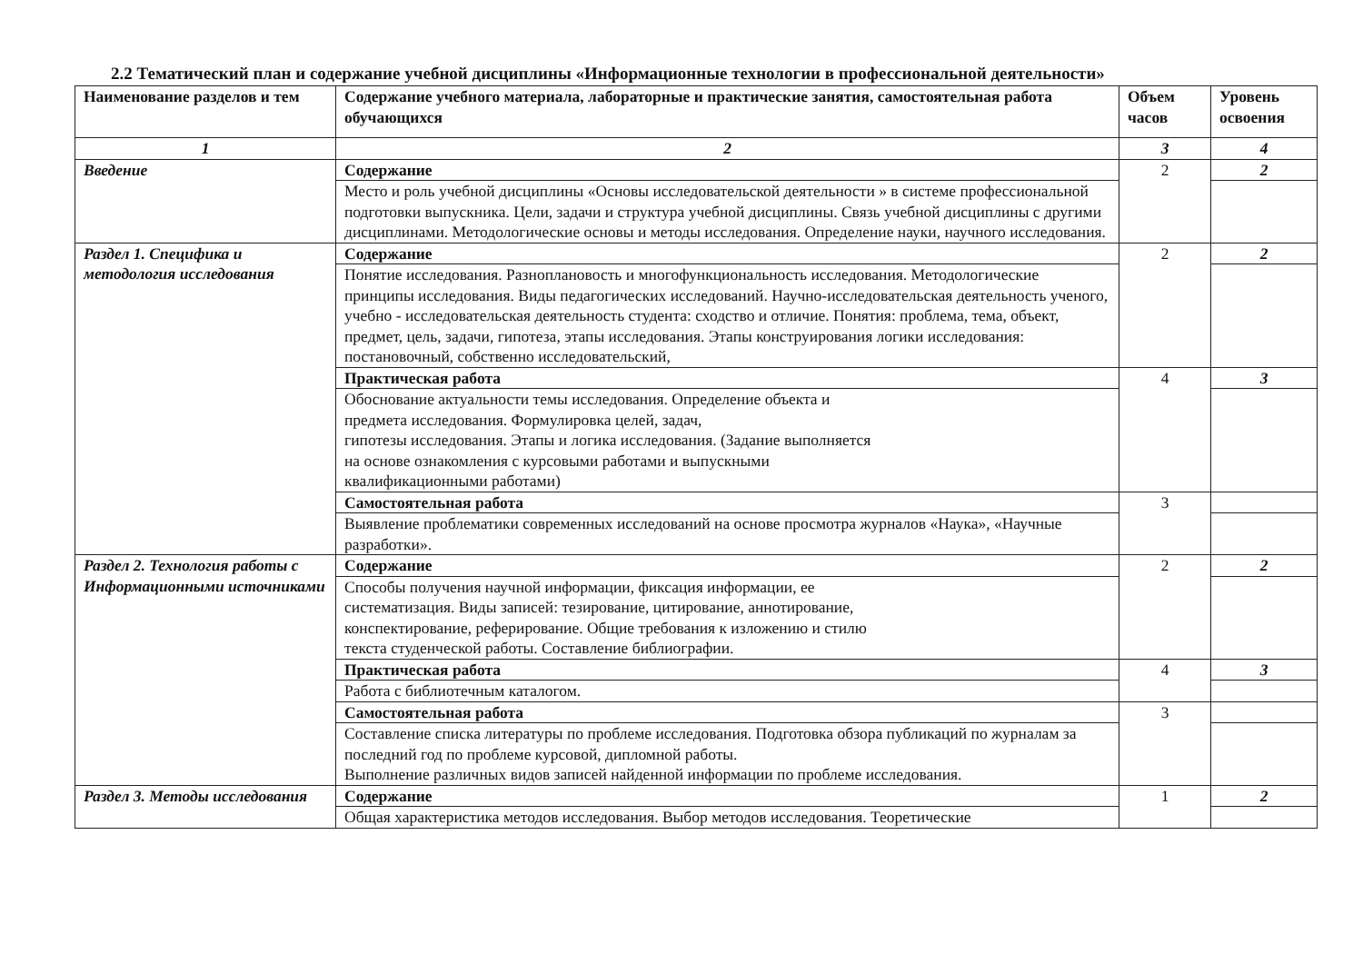2.2 Тематический план и содержание учебной дисциплины «Информационные технологии в профессиональной деятельности»
| Наименование разделов и тем | Содержание учебного материала, лабораторные и практические занятия, самостоятельная работа обучающихся | Объем часов | Уровень освоения |
| --- | --- | --- | --- |
| 1 | 2 | 3 | 4 |
| Введение | Содержание | 2 | 2 |
| | Место и роль учебной дисциплины «Основы исследовательской деятельности » в системе профессиональной подготовки выпускника. Цели, задачи и структура учебной дисциплины. Связь учебной дисциплины с другими дисциплинами. Методологические основы и методы исследования. Определение науки, научного исследования. | | |
| Раздел 1. Специфика и методология исследования | Содержание | 2 | 2 |
| | Понятие исследования. Разноплановость и многофункциональность исследования. Методологические принципы исследования. Виды педагогических исследований. Научно-исследовательская деятельность ученого, учебно - исследовательская деятельность студента: сходство и отличие. Понятия: проблема, тема, объект, предмет, цель, задачи, гипотеза, этапы исследования. Этапы конструирования логики исследования: постановочный, собственно исследовательский, | | |
| | Практическая работа | 4 | 3 |
| | Обоснование актуальности темы исследования. Определение объекта и предмета исследования. Формулировка целей, задач, гипотезы исследования. Этапы и логика исследования. (Задание выполняется на основе ознакомления с курсовыми работами и выпускными квалификационными работами) | | |
| | Самостоятельная работа | 3 | |
| | Выявление проблематики современных исследований на основе просмотра журналов «Наука», «Научные разработки». | | |
| Раздел 2. Технология работы с Информационными источниками | Содержание | 2 | 2 |
| | Способы получения научной информации, фиксация информации, ее систематизация. Виды записей: тезирование, цитирование, аннотирование, конспектирование, реферирование. Общие требования к изложению и стилю текста студенческой работы. Составление библиографии. | | |
| | Практическая работа | 4 | 3 |
| | Работа с библиотечным каталогом. | | |
| | Самостоятельная работа | 3 | |
| | Составление списка литературы по проблеме исследования. Подготовка обзора публикаций по журналам за последний год по проблеме курсовой, дипломной работы. Выполнение различных видов записей найденной информации по проблеме исследования. | | |
| Раздел 3. Методы исследования | Содержание | 1 | 2 |
| | Общая характеристика методов исследования. Выбор методов исследования. Теоретические | | |